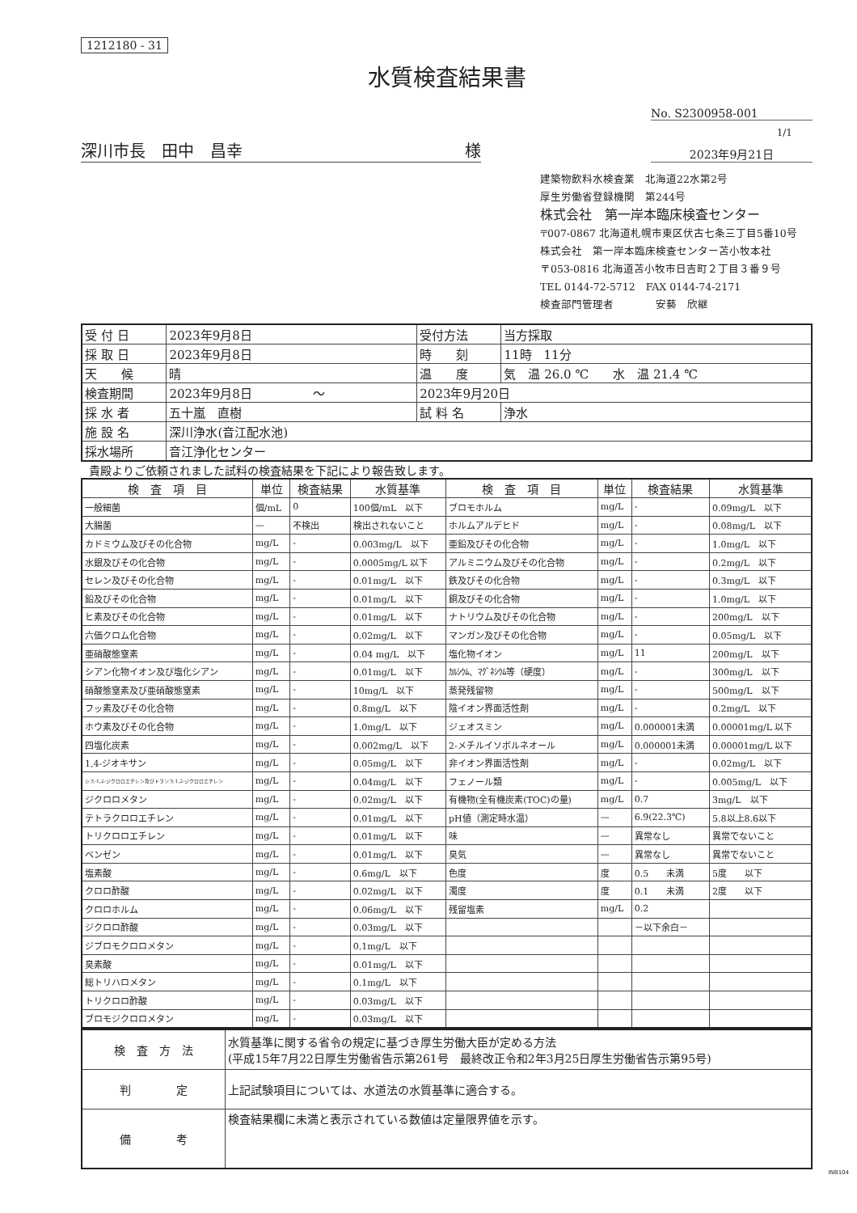1212180 - 31
水質検査結果書
No. S2300958-001
1/1
深川市長　田中　昌幸 様
2023年9月21日
建築物飲料水検査業　北海道22水第2号
厚生労働省登録機関　第244号
株式会社　第一岸本臨床検査センター
〒007-0867 北海道札幌市東区伏古七条三丁目5番10号
株式会社　第一岸本臨床検査センター苫小牧本社
〒053-0816 北海道苫小牧市日吉町２丁目３番９号
TEL 0144-72-5712　FAX 0144-74-2171
検査部門管理者　　　　安藝　欣継
| 受 付 日 | 2023年9月8日 | 受付方法 | 当方採取 |
| 採 取 日 | 2023年9月8日 | 時 刻 | 11時 11分 |
| 天 候 | 晴 | 温 度 | 気 温 26.0 ℃ 水 温 21.4 ℃ |
| 検査期間 | 2023年9月8日 ～ | 2023年9月20日 | |
| 採 水 者 | 五十嵐 直樹 | 試 料 名 | 浄水 |
| 施 設 名 | 深川浄水(音江配水池) | | |
| 採水場所 | 音江浄化センター | | |
貴殿よりご依頼されました試料の検査結果を下記により報告致します。
| 検 査 項 目 | 単位 | 検査結果 | 水質基準 | 検 査 項 目 | 単位 | 検査結果 | 水質基準 |
| --- | --- | --- | --- | --- | --- | --- | --- |
| 一般細菌 | 個/mL | 0 | 100個/mL 以下 | ブロモホルム | mg/L | - | 0.09mg/L 以下 |
| 大腸菌 | — | 不検出 | 検出されないこと | ホルムアルデヒド | mg/L | - | 0.08mg/L 以下 |
| カドミウム及びその化合物 | mg/L | - | 0.003mg/L 以下 | 亜鉛及びその化合物 | mg/L | - | 1.0mg/L 以下 |
| 水銀及びその化合物 | mg/L | - | 0.0005mg/L 以下 | アルミニウム及びその化合物 | mg/L | - | 0.2mg/L 以下 |
| セレン及びその化合物 | mg/L | - | 0.01mg/L 以下 | 鉄及びその化合物 | mg/L | - | 0.3mg/L 以下 |
| 鉛及びその化合物 | mg/L | - | 0.01mg/L 以下 | 銅及びその化合物 | mg/L | - | 1.0mg/L 以下 |
| ヒ素及びその化合物 | mg/L | - | 0.01mg/L 以下 | ナトリウム及びその化合物 | mg/L | - | 200mg/L 以下 |
| 六価クロム化合物 | mg/L | - | 0.02mg/L 以下 | マンガン及びその化合物 | mg/L | - | 0.05mg/L 以下 |
| 亜硝酸態窒素 | mg/L | - | 0.04 mg/L 以下 | 塩化物イオン | mg/L | 11 | 200mg/L 以下 |
| シアン化物イオン及び塩化シアン | mg/L | - | 0.01mg/L 以下 | ｶﾙｼｳﾑ、ﾏｸﾞﾈｼｳﾑ等（硬度） | mg/L | - | 300mg/L 以下 |
| 硝酸態窒素及び亜硝酸態窒素 | mg/L | - | 10mg/L 以下 | 蒸発残留物 | mg/L | - | 500mg/L 以下 |
| フッ素及びその化合物 | mg/L | - | 0.8mg/L 以下 | 陰イオン界面活性剤 | mg/L | - | 0.2mg/L 以下 |
| ホウ素及びその化合物 | mg/L | - | 1.0mg/L 以下 | ジェオスミン | mg/L | 0.000001未満 | 0.00001mg/L 以下 |
| 四塩化炭素 | mg/L | - | 0.002mg/L 以下 | 2-メチルイソボルネオール | mg/L | 0.000001未満 | 0.00001mg/L 以下 |
| 1,4-ジオキサン | mg/L | - | 0.05mg/L 以下 | 非イオン界面活性剤 | mg/L | - | 0.02mg/L 以下 |
| シス-1,2-ジクロロエチレン及びトランス-1,2-ジクロロエチレン | mg/L | - | 0.04mg/L 以下 | フェノール類 | mg/L | - | 0.005mg/L 以下 |
| ジクロロメタン | mg/L | - | 0.02mg/L 以下 | 有機物(全有機炭素(TOC)の量) | mg/L | 0.7 | 3mg/L 以下 |
| テトラクロロエチレン | mg/L | - | 0.01mg/L 以下 | pH値（測定時水温） | — | 6.9(22.3℃) | 5.8以上8.6以下 |
| トリクロロエチレン | mg/L | - | 0.01mg/L 以下 | 味 | — | 異常なし | 異常でないこと |
| ベンゼン | mg/L | - | 0.01mg/L 以下 | 臭気 | — | 異常なし | 異常でないこと |
| 塩素酸 | mg/L | - | 0.6mg/L 以下 | 色度 | 度 | 0.5 未満 | 5度 以下 |
| クロロ酢酸 | mg/L | - | 0.02mg/L 以下 | 濁度 | 度 | 0.1 未満 | 2度 以下 |
| クロロホルム | mg/L | - | 0.06mg/L 以下 | 残留塩素 | mg/L | 0.2 | |
| ジクロロ酢酸 | mg/L | - | 0.03mg/L 以下 | | | －以下余白－ | |
| ジブロモクロロメタン | mg/L | - | 0.1mg/L 以下 | | | | |
| 臭素酸 | mg/L | - | 0.01mg/L 以下 | | | | |
| 総トリハロメタン | mg/L | - | 0.1mg/L 以下 | | | | |
| トリクロロ酢酸 | mg/L | - | 0.03mg/L 以下 | | | | |
| ブロモジクロロメタン | mg/L | - | 0.03mg/L 以下 | | | | |
| 検 査 方 法 | 水質基準に関する省令の規定に基づき厚生労働大臣が定める方法 (平成15年7月22日厚生労働省告示第261号 最終改正令和2年3月25日厚生労働省告示第95号) |
| 判 定 | 上記試験項目については、水道法の水質基準に適合する。 |
| 備 考 | 検査結果欄に未満と表示されている数値は定量限界値を示す。 |
INB104